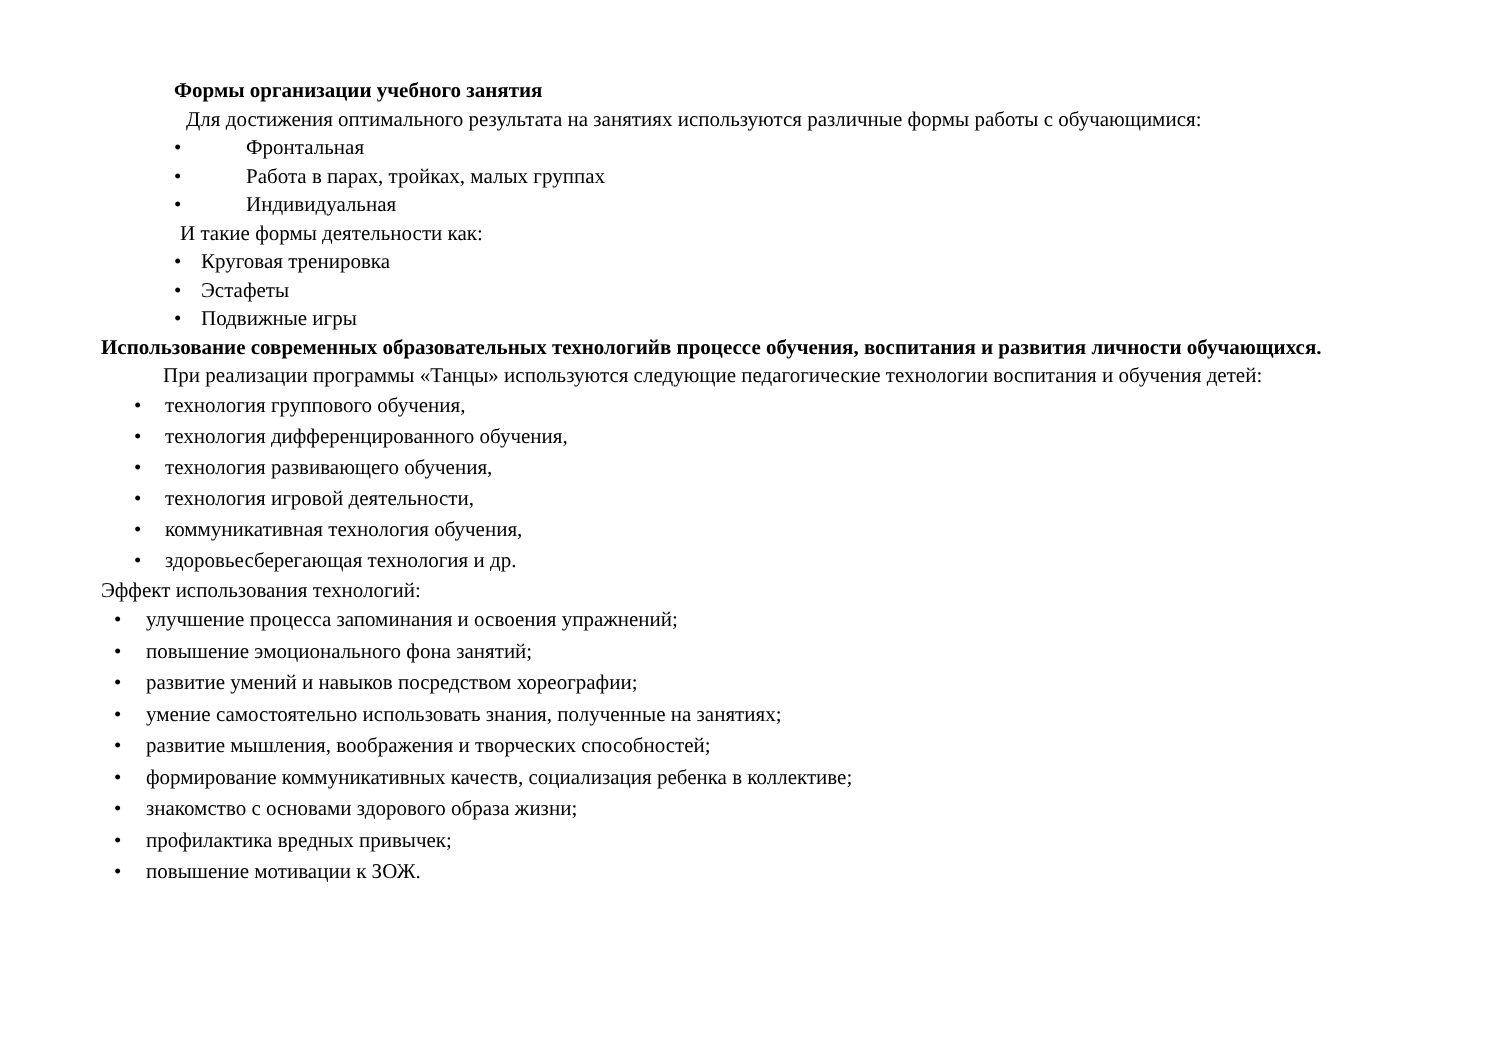Формы организации учебного занятия
Для достижения оптимального результата на занятиях используются различные формы работы с обучающимися:
• Фронтальная
• Работа в парах, тройках, малых группах
• Индивидуальная
И такие формы деятельности как:
• Круговая тренировка
• Эстафеты
• Подвижные игры
Использование современных образовательных технологийв процессе обучения, воспитания и развития личности обучающихся.
При реализации программы «Танцы» используются следующие педагогические технологии воспитания и обучения детей:
• технология группового обучения,
• технология дифференцированного обучения,
• технология развивающего обучения,
• технология игровой деятельности,
• коммуникативная технология обучения,
• здоровьесберегающая технология и др.
Эффект использования технологий:
• улучшение процесса запоминания и освоения упражнений;
• повышение эмоционального фона занятий;
• развитие умений и навыков посредством хореографии;
• умение самостоятельно использовать знания, полученные на занятиях;
• развитие мышления, воображения и творческих способностей;
• формирование коммуникативных качеств, социализация ребенка в коллективе;
• знакомство с основами здорового образа жизни;
• профилактика вредных привычек;
• повышение мотивации к ЗОЖ.